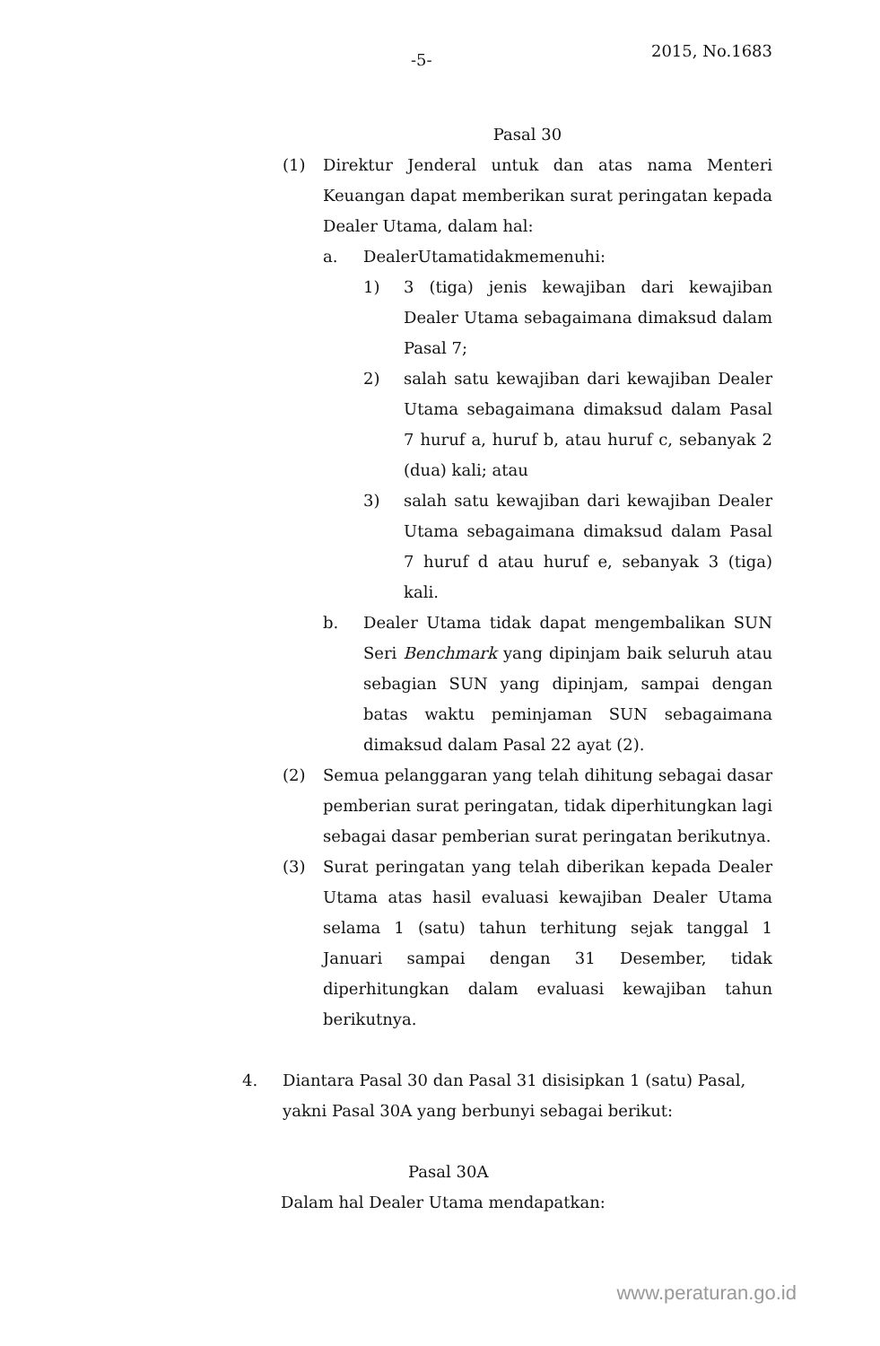-5- 2015, No.1683
Pasal 30
(1) Direktur Jenderal untuk dan atas nama Menteri Keuangan dapat memberikan surat peringatan kepada Dealer Utama, dalam hal:
a. DealerUtamatidakmemenuhi:
1) 3 (tiga) jenis kewajiban dari kewajiban Dealer Utama sebagaimana dimaksud dalam Pasal 7;
2) salah satu kewajiban dari kewajiban Dealer Utama sebagaimana dimaksud dalam Pasal 7 huruf a, huruf b, atau huruf c, sebanyak 2 (dua) kali; atau
3) salah satu kewajiban dari kewajiban Dealer Utama sebagaimana dimaksud dalam Pasal 7 huruf d atau huruf e, sebanyak 3 (tiga) kali.
b. Dealer Utama tidak dapat mengembalikan SUN Seri Benchmark yang dipinjam baik seluruh atau sebagian SUN yang dipinjam, sampai dengan batas waktu peminjaman SUN sebagaimana dimaksud dalam Pasal 22 ayat (2).
(2) Semua pelanggaran yang telah dihitung sebagai dasar pemberian surat peringatan, tidak diperhitungkan lagi sebagai dasar pemberian surat peringatan berikutnya.
(3) Surat peringatan yang telah diberikan kepada Dealer Utama atas hasil evaluasi kewajiban Dealer Utama selama 1 (satu) tahun terhitung sejak tanggal 1 Januari sampai dengan 31 Desember, tidak diperhitungkan dalam evaluasi kewajiban tahun berikutnya.
4. Diantara Pasal 30 dan Pasal 31 disisipkan 1 (satu) Pasal, yakni Pasal 30A yang berbunyi sebagai berikut:
Pasal 30A
Dalam hal Dealer Utama mendapatkan:
www.peraturan.go.id